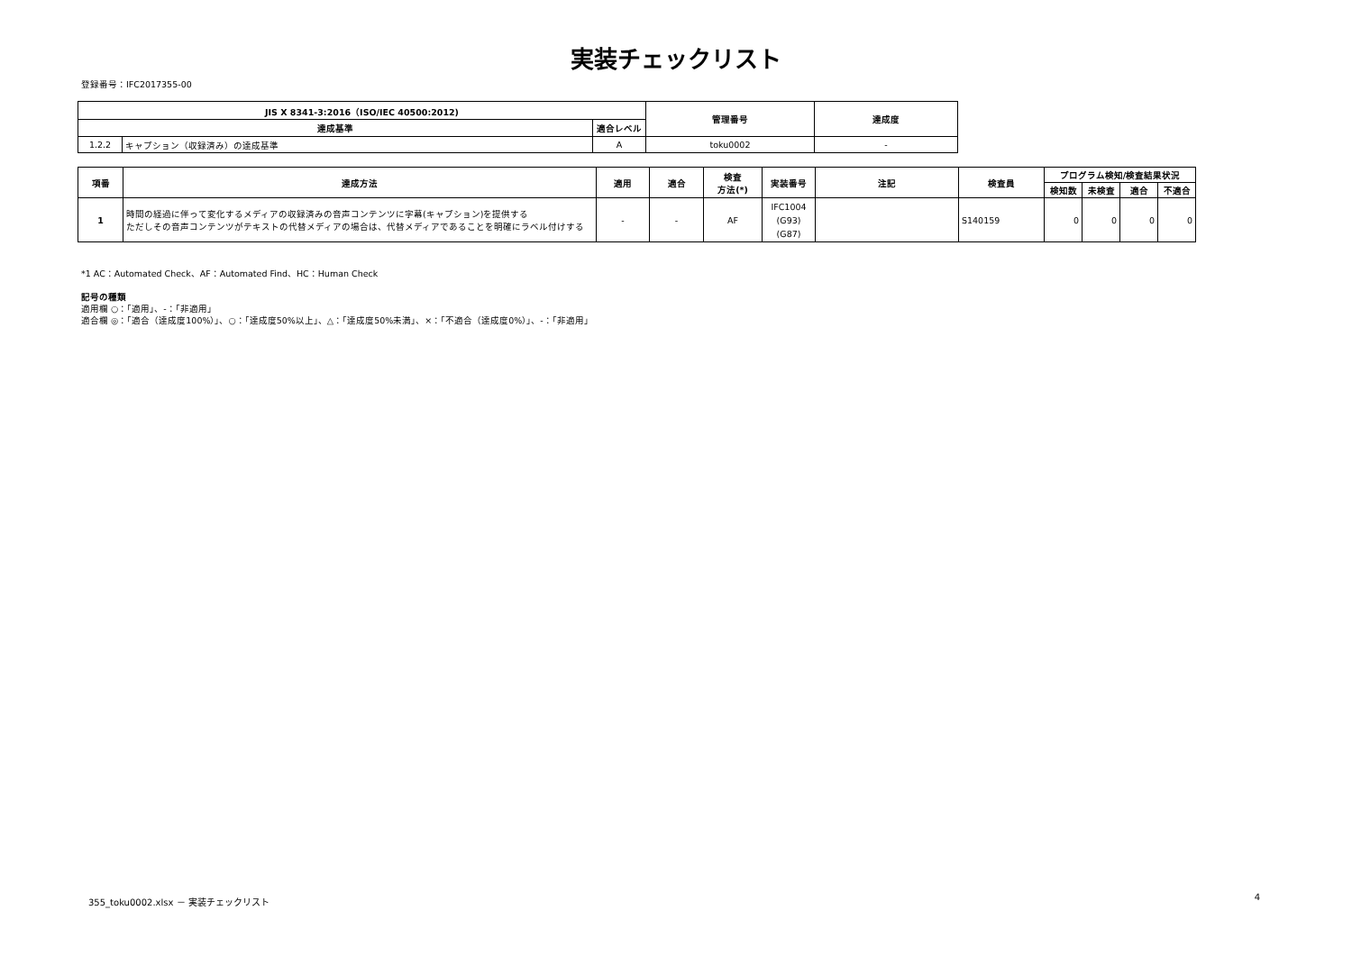実装チェックリスト
登録番号：IFC2017355-00
| JIS X 8341-3:2016（ISO/IEC 40500:2012) | | | 管理番号 | 達成度 |
| --- | --- | --- | --- | --- |
| 達成基準 | | 適合レベル | | |
| 1.2.2 | キャプション（収録済み）の達成基準 | A | toku0002 | - |
| 項番 | 達成方法 | 適用 | 適合 | 検査 方法(*) | 実装番号 | 注記 | 検査員 | プログラム検知/検査結果状況 | | | |
| --- | --- | --- | --- | --- | --- | --- | --- | --- | --- | --- | --- |
| | | | | | | | | 検知数 | 未検査 | 適合 | 不適合 |
| 1 | 時間の経過に伴って変化するメディアの収録済みの音声コンテンツに字幕(キャプション)を提供する ただしその音声コンテンツがテキストの代替メディアの場合は、代替メディアであることを明確にラベル付けする | - | - | AF | IFC1004 (G93) (G87) | | S140159 | 0 | 0 | 0 | 0 |
*1 AC：Automated Check、AF：Automated Find、HC：Human Check
記号の種類
適用欄 ○：「適用」、-：「非適用」
適合欄 ◎：「適合（達成度100%）」、○：「達成度50%以上」、△：「達成度50%未満」、×：「不適合（達成度0%）」、-：「非適用」
355_toku0002.xlsx － 実装チェックリスト 4